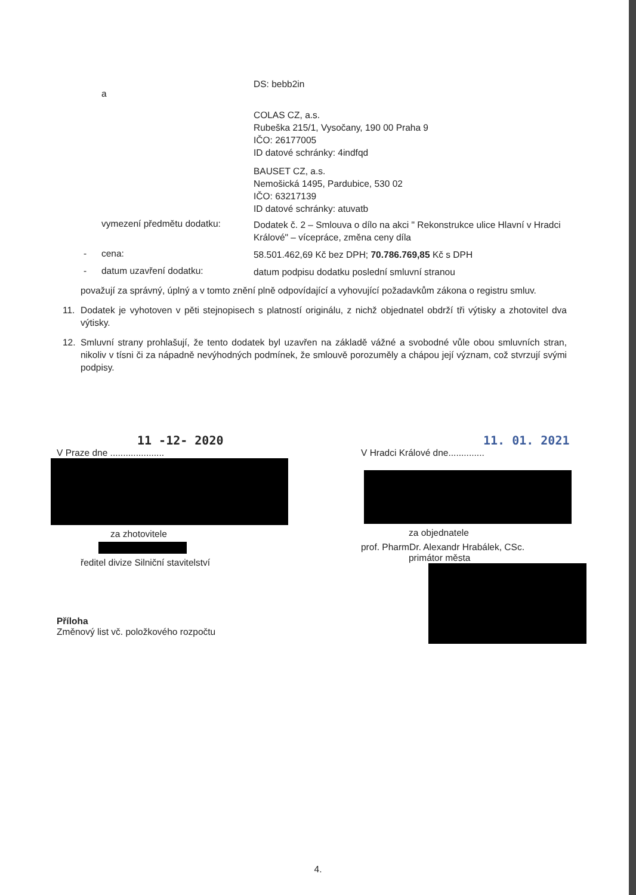a
DS: bebb2in
COLAS CZ, a.s.
Rubeška 215/1, Vysočany, 190 00 Praha 9
IČO: 26177005
ID datové schránky: 4indfqd
BAUSET CZ, a.s.
Nemošická 1495, Pardubice, 530 02
IČO: 63217139
ID datové schránky: atuvatb
vymezení předmětu dodatku:
Dodatek č. 2 – Smlouva o dílo na akci " Rekonstrukce ulice Hlavní v Hradci Králové" – vícepráce, změna ceny díla
- cena:
58.501.462,69 Kč bez DPH; 70.786.769,85 Kč s DPH
- datum uzavření dodatku:
datum podpisu dodatku poslední smluvní stranou
považují za správný, úplný a v tomto znění plně odpovídající a vyhovující požadavkům zákona o registru smluv.
11. Dodatek je vyhotoven v pěti stejnopisech s platností originálu, z nichž objednatel obdrží tři výtisky a zhotovitel dva výtisky.
12. Smluvní strany prohlašují, že tento dodatek byl uzavřen na základě vážné a svobodné vůle obou smluvních stran, nikoliv v tísni či za nápadně nevýhodných podmínek, že smlouvě porozuměly a chápou její význam, což stvrzují svými podpisy.
11 -12- 2020
V Praze dne .....................
za zhotovitele
ředitel divize Silniční stavitelství
Příloha
Změnový list vč. položkového rozpočtu
11. 01. 2021
V Hradci Králové dne..............
za objednatele
prof. PharmDr. Alexandr Hrabálek, CSc.
primátor města
4.